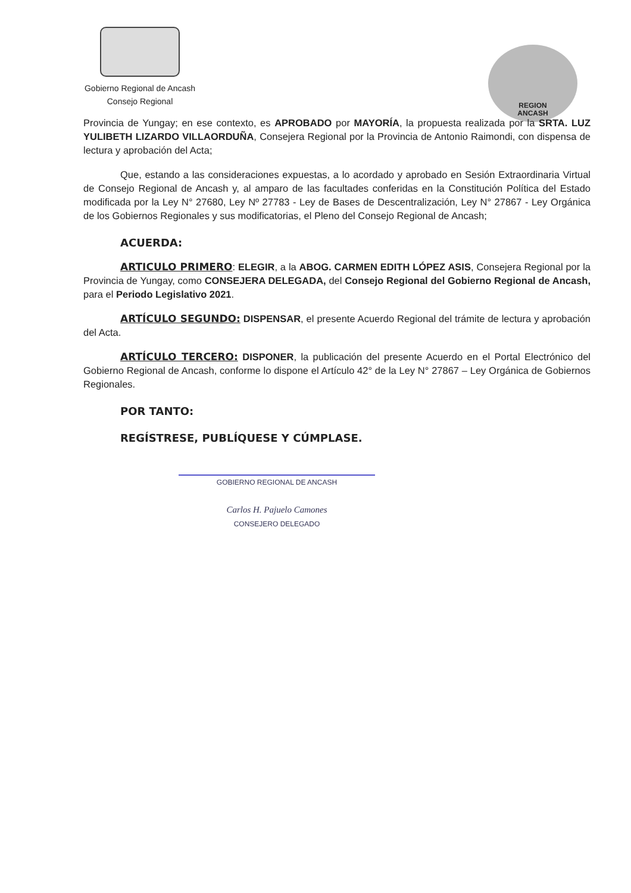Gobierno Regional de Ancash
Consejo Regional
REGION
ANCASH
Provincia de Yungay; en ese contexto, es APROBADO por MAYORÍA, la propuesta realizada por la SRTA. LUZ YULIBETH LIZARDO VILLAORDUÑA, Consejera Regional por la Provincia de Antonio Raimondi, con dispensa de lectura y aprobación del Acta;
Que, estando a las consideraciones expuestas, a lo acordado y aprobado en Sesión Extraordinaria Virtual de Consejo Regional de Ancash y, al amparo de las facultades conferidas en la Constitución Política del Estado modificada por la Ley N° 27680, Ley Nº 27783 - Ley de Bases de Descentralización, Ley N° 27867 - Ley Orgánica de los Gobiernos Regionales y sus modificatorias, el Pleno del Consejo Regional de Ancash;
ACUERDA:
ARTICULO PRIMERO: ELEGIR, a la ABOG. CARMEN EDITH LÓPEZ ASIS, Consejera Regional por la Provincia de Yungay, como CONSEJERA DELEGADA, del Consejo Regional del Gobierno Regional de Ancash, para el Periodo Legislativo 2021.
ARTÍCULO SEGUNDO: DISPENSAR, el presente Acuerdo Regional del trámite de lectura y aprobación del Acta.
ARTÍCULO TERCERO: DISPONER, la publicación del presente Acuerdo en el Portal Electrónico del Gobierno Regional de Ancash, conforme lo dispone el Artículo 42° de la Ley N° 27867 – Ley Orgánica de Gobiernos Regionales.
POR TANTO:
REGÍSTRESE, PUBLÍQUESE Y CÚMPLASE.
GOBIERNO REGIONAL DE ANCASH
Carlos H. Pajuelo Camones
CONSEJERO DELEGADO